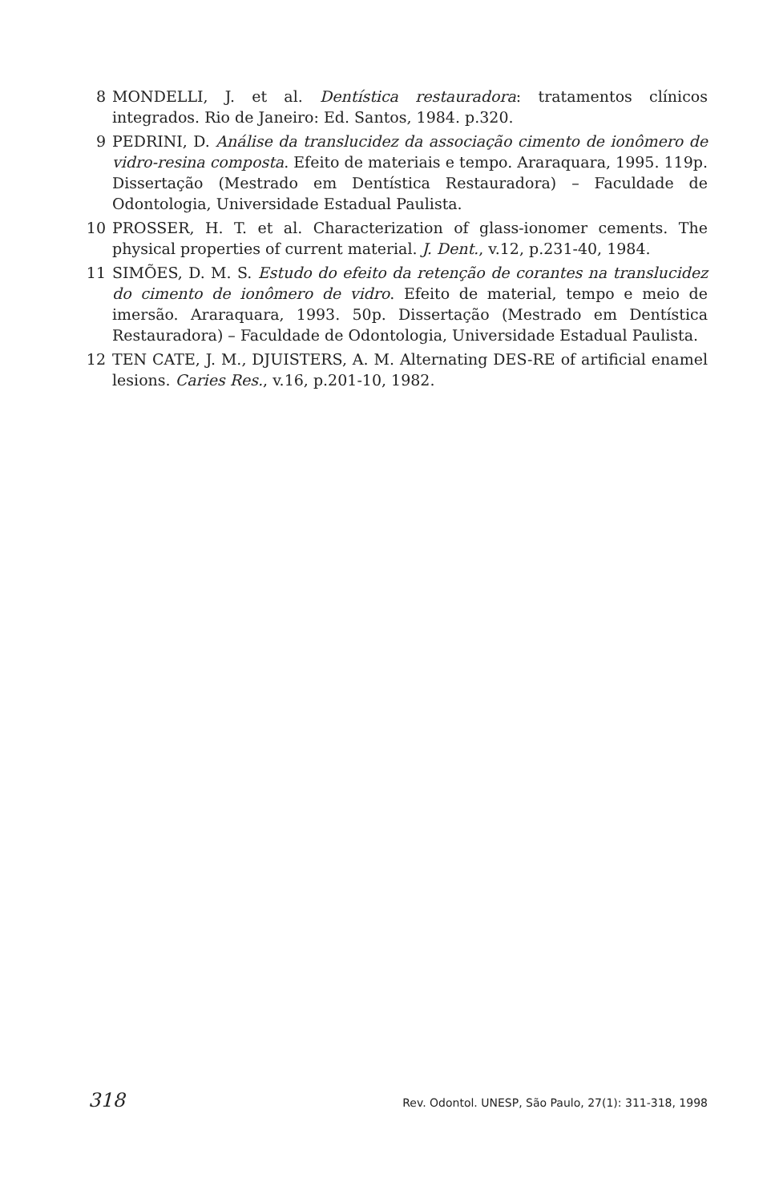8 MONDELLI, J. et al. Dentística restauradora: tratamentos clínicos integrados. Rio de Janeiro: Ed. Santos, 1984. p.320.
9 PEDRINI, D. Análise da translucidez da associação cimento de ionômero de vidro-resina composta. Efeito de materiais e tempo. Araraquara, 1995. 119p. Dissertação (Mestrado em Dentística Restauradora) – Faculdade de Odontologia, Universidade Estadual Paulista.
10 PROSSER, H. T. et al. Characterization of glass-ionomer cements. The physical properties of current material. J. Dent., v.12, p.231-40, 1984.
11 SIMÕES, D. M. S. Estudo do efeito da retenção de corantes na translucidez do cimento de ionômero de vidro. Efeito de material, tempo e meio de imersão. Araraquara, 1993. 50p. Dissertação (Mestrado em Dentística Restauradora) – Faculdade de Odontologia, Universidade Estadual Paulista.
12 TEN CATE, J. M., DJUISTERS, A. M. Alternating DES-RE of artificial enamel lesions. Caries Res., v.16, p.201-10, 1982.
318 Rev. Odontol. UNESP, São Paulo, 27(1): 311-318, 1998